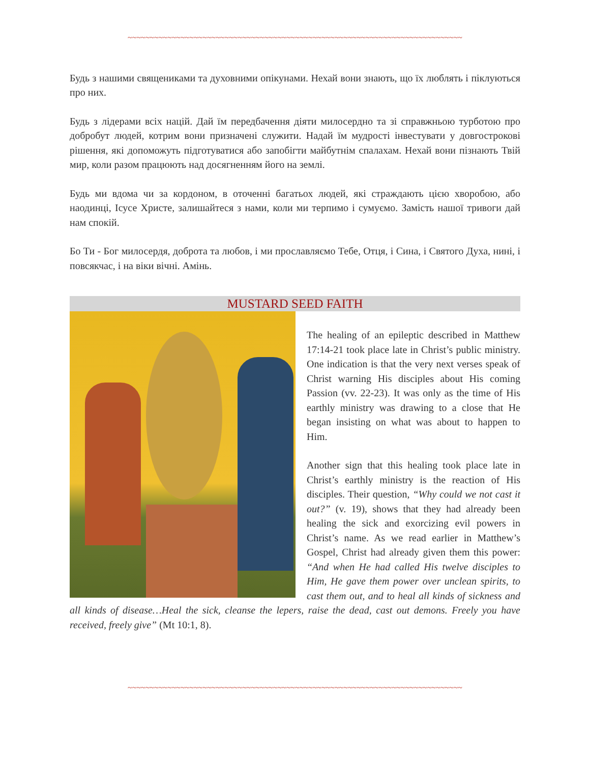~~~~~~~~~~~~~~~~~~~~~~~~~~~~~~~~~~~~~~~~~~~~~~~~~~~~~~~~~~~~~~~~~~~~~~~~~~~~
Будь з нашими священиками та духовними опікунами. Нехай вони знають, що їх люблять і піклуються про них.
Будь з лідерами всіх націй. Дай їм передбачення діяти милосердно та зі справжньою турботою про добробут людей, котрим вони призначені служити. Надай їм мудрості інвестувати у довгострокові рішення, які допоможуть підготуватися або запобігти майбутнім спалахам. Нехай вони пізнають Твій мир, коли разом працюють над досягненням його на землі.
Будь ми вдома чи за кордоном, в оточенні багатьох людей, які страждають цією хворобою, або наодинці, Ісусе Христе, залишайтеся з нами, коли ми терпимо і сумуємо. Замість нашої тривоги дай нам спокій.
Бо Ти - Бог милосердя, доброта та любов, і ми прославляємо Тебе, Отця, і Сина, і Святого Духа, нині, і повсякчас, і на віки вічні. Амінь.
MUSTARD SEED FAITH
The healing of an epileptic described in Matthew 17:14-21 took place late in Christ’s public ministry. One indication is that the very next verses speak of Christ warning His disciples about His coming Passion (vv. 22-23). It was only as the time of His earthly ministry was drawing to a close that He began insisting on what was about to happen to Him.
Another sign that this healing took place late in Christ’s earthly ministry is the reaction of His disciples. Their question, “Why could we not cast it out?” (v. 19), shows that they had already been healing the sick and exorcizing evil powers in Christ’s name. As we read earlier in Matthew’s Gospel, Christ had already given them this power: “And when He had called His twelve disciples to Him, He gave them power over unclean spirits, to cast them out, and to heal all kinds of sickness and all kinds of disease…Heal the sick, cleanse the lepers, raise the dead, cast out demons. Freely you have received, freely give” (Mt 10:1, 8).
~~~~~~~~~~~~~~~~~~~~~~~~~~~~~~~~~~~~~~~~~~~~~~~~~~~~~~~~~~~~~~~~~~~~~~~~~~~~